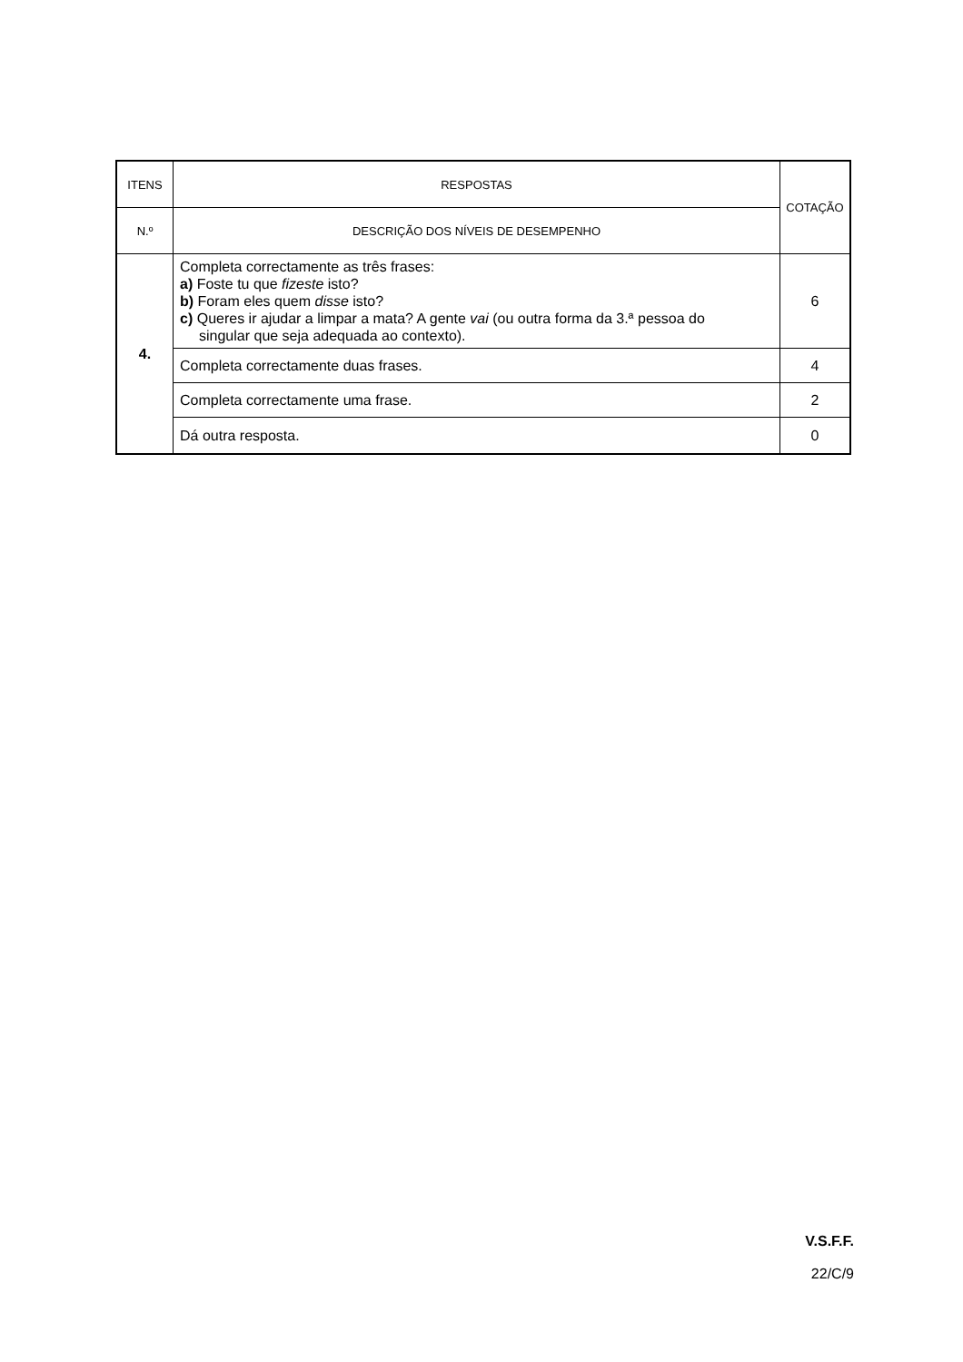| ITENS | RESPOSTAS | COTAÇÃO |
| --- | --- | --- |
| N.º | DESCRIÇÃO DOS NÍVEIS DE DESEMPENHO | |
| 4. | Completa correctamente as três frases: a) Foste tu que fizeste isto? b) Foram eles quem disse isto? c) Queres ir ajudar a limpar a mata? A gente vai (ou outra forma da 3.ª pessoa do singular que seja adequada ao contexto). | 6 |
| | Completa correctamente duas frases. | 4 |
| | Completa correctamente uma frase. | 2 |
| | Dá outra resposta. | 0 |
V.S.F.F.
22/C/9